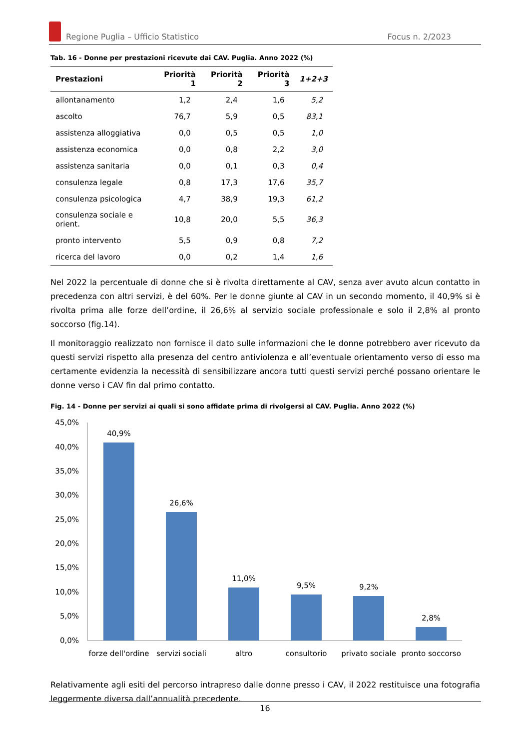Regione Puglia – Ufficio Statistico Focus n. 2/2023
Tab. 16 - Donne per prestazioni ricevute dai CAV. Puglia. Anno 2022 (%)
| Prestazioni | Priorità 1 | Priorità 2 | Priorità 3 | 1+2+3 |
| --- | --- | --- | --- | --- |
| allontanamento | 1,2 | 2,4 | 1,6 | 5,2 |
| ascolto | 76,7 | 5,9 | 0,5 | 83,1 |
| assistenza alloggiativa | 0,0 | 0,5 | 0,5 | 1,0 |
| assistenza economica | 0,0 | 0,8 | 2,2 | 3,0 |
| assistenza sanitaria | 0,0 | 0,1 | 0,3 | 0,4 |
| consulenza legale | 0,8 | 17,3 | 17,6 | 35,7 |
| consulenza psicologica | 4,7 | 38,9 | 19,3 | 61,2 |
| consulenza sociale e orient. | 10,8 | 20,0 | 5,5 | 36,3 |
| pronto intervento | 5,5 | 0,9 | 0,8 | 7,2 |
| ricerca del lavoro | 0,0 | 0,2 | 1,4 | 1,6 |
Nel 2022 la percentuale di donne che si è rivolta direttamente al CAV, senza aver avuto alcun contatto in precedenza con altri servizi, è del 60%. Per le donne giunte al CAV in un secondo momento, il 40,9% si è rivolta prima alle forze dell’ordine, il 26,6% al servizio sociale professionale e solo il 2,8% al pronto soccorso (fig.14).
Il monitoraggio realizzato non fornisce il dato sulle informazioni che le donne potrebbero aver ricevuto da questi servizi rispetto alla presenza del centro antiviolenza e all’eventuale orientamento verso di esso ma certamente evidenzia la necessità di sensibilizzare ancora tutti questi servizi perché possano orientare le donne verso i CAV fin dal primo contatto.
Fig. 14 - Donne per servizi ai quali si sono affidate prima di rivolgersi al CAV. Puglia. Anno 2022 (%)
45,0%
40,0%
35,0%
30,0%
25,0%
20,0%
15,0%
10,0%
5,0%
0,0%
40,9%
26,6%
11,0%
9,5%
9,2%
2,8%
forze dell'ordine
servizi sociali
altro
consultorio
privato sociale
pronto soccorso
Relativamente agli esiti del percorso intrapreso dalle donne presso i CAV, il 2022 restituisce una fotografia leggermente diversa dall’annualità precedente.
16